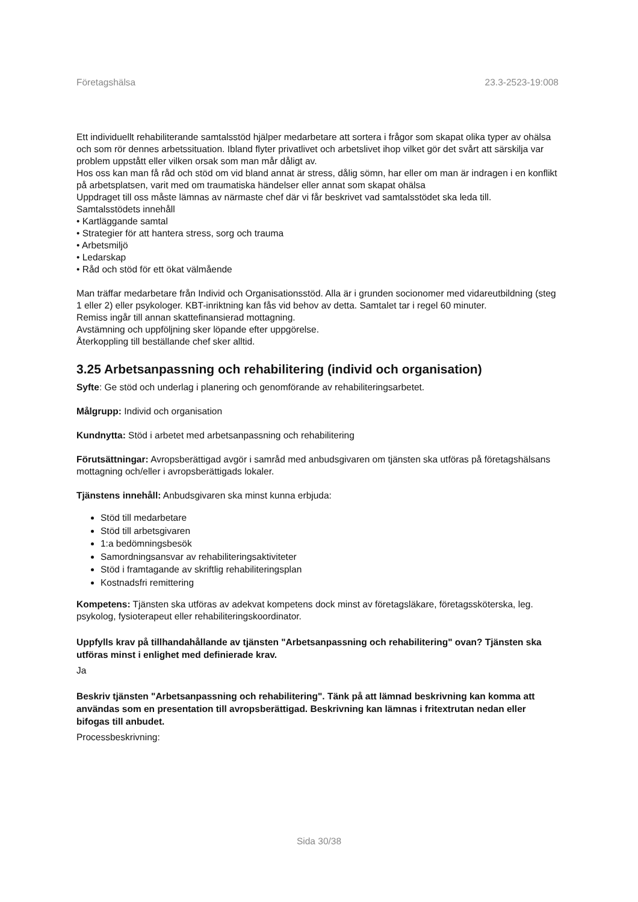Företagshälsa 23.3-2523-19:008
Ett individuellt rehabiliterande samtalsstöd hjälper medarbetare att sortera i frågor som skapat olika typer av ohälsa och som rör dennes arbetssituation. Ibland flyter privatlivet och arbetslivet ihop vilket gör det svårt att särskilja var problem uppstått eller vilken orsak som man mår dåligt av.
Hos oss kan man få råd och stöd om vid bland annat är stress, dålig sömn, har eller om man är indragen i en konflikt på arbetsplatsen, varit med om traumatiska händelser eller annat som skapat ohälsa
Uppdraget till oss måste lämnas av närmaste chef där vi får beskrivet vad samtalsstödet ska leda till.
Samtalsstödets innehåll
• Kartläggande samtal
• Strategier för att hantera stress, sorg och trauma
• Arbetsmiljö
• Ledarskap
• Råd och stöd för ett ökat välmående
Man träffar medarbetare från Individ och Organisationsstöd. Alla är i grunden socionomer med vidareutbildning (steg 1 eller 2) eller psykologer. KBT-inriktning kan fås vid behov av detta. Samtalet tar i regel 60 minuter.
Remiss ingår till annan skattefinansierad mottagning.
Avstämning och uppföljning sker löpande efter uppgörelse.
Återkoppling till beställande chef sker alltid.
3.25 Arbetsanpassning och rehabilitering (individ och organisation)
Syfte: Ge stöd och underlag i planering och genomförande av rehabiliteringsarbetet.
Målgrupp: Individ och organisation
Kundnytta: Stöd i arbetet med arbetsanpassning och rehabilitering
Förutsättningar: Avropsberättigad avgör i samråd med anbudsgivaren om tjänsten ska utföras på företagshälsans mottagning och/eller i avropsberättigads lokaler.
Tjänstens innehåll: Anbudsgivaren ska minst kunna erbjuda:
Stöd till medarbetare
Stöd till arbetsgivaren
1:a bedömningsbesök
Samordningsansvar av rehabiliteringsaktiviteter
Stöd i framtagande av skriftlig rehabiliteringsplan
Kostnadsfri remittering
Kompetens: Tjänsten ska utföras av adekvat kompetens dock minst av företagsläkare, företagssköterska, leg. psykolog, fysioterapeut eller rehabiliteringskoordinator.
Uppfylls krav på tillhandahållande av tjänsten "Arbetsanpassning och rehabilitering" ovan? Tjänsten ska utföras minst i enlighet med definierade krav.
Ja
Beskriv tjänsten "Arbetsanpassning och rehabilitering". Tänk på att lämnad beskrivning kan komma att användas som en presentation till avropsberättigad. Beskrivning kan lämnas i fritextrutan nedan eller bifogas till anbudet.
Processbeskrivning:
Sida 30/38